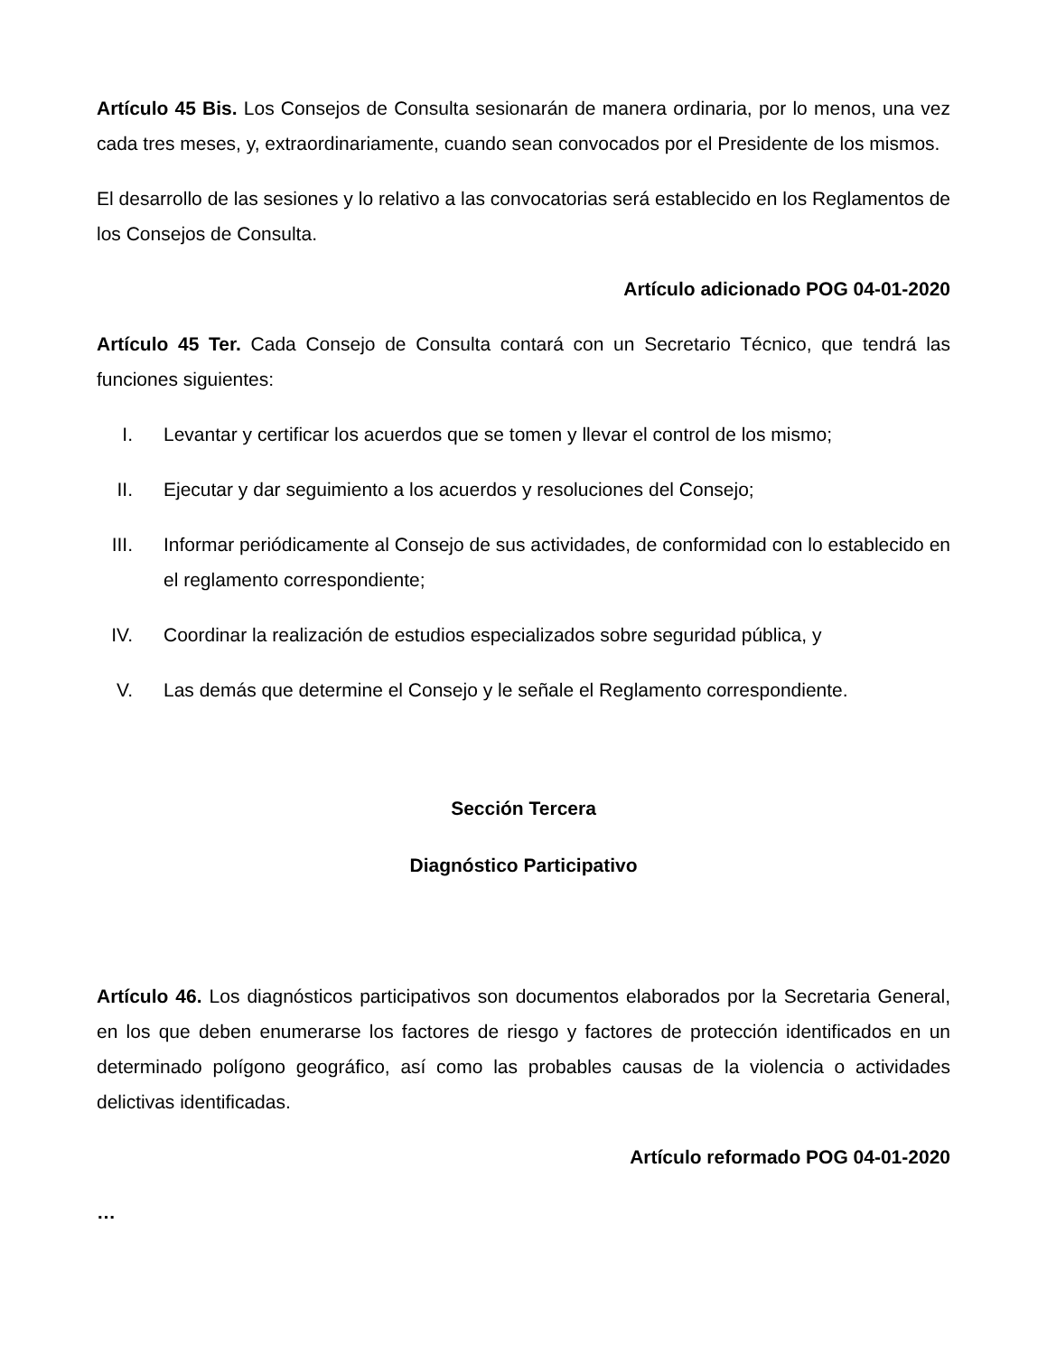Artículo 45 Bis. Los Consejos de Consulta sesionarán de manera ordinaria, por lo menos, una vez cada tres meses, y, extraordinariamente, cuando sean convocados por el Presidente de los mismos.
El desarrollo de las sesiones y lo relativo a las convocatorias será establecido en los Reglamentos de los Consejos de Consulta.
Artículo adicionado POG 04-01-2020
Artículo 45 Ter. Cada Consejo de Consulta contará con un Secretario Técnico, que tendrá las funciones siguientes:
I. Levantar y certificar los acuerdos que se tomen y llevar el control de los mismo;
II. Ejecutar y dar seguimiento a los acuerdos y resoluciones del Consejo;
III. Informar periódicamente al Consejo de sus actividades, de conformidad con lo establecido en el reglamento correspondiente;
IV. Coordinar la realización de estudios especializados sobre seguridad pública, y
V. Las demás que determine el Consejo y le señale el Reglamento correspondiente.
Sección Tercera
Diagnóstico Participativo
Artículo 46. Los diagnósticos participativos son documentos elaborados por la Secretaria General, en los que deben enumerarse los factores de riesgo y factores de protección identificados en un determinado polígono geográfico, así como las probables causas de la violencia o actividades delictivas identificadas.
Artículo reformado POG 04-01-2020
…